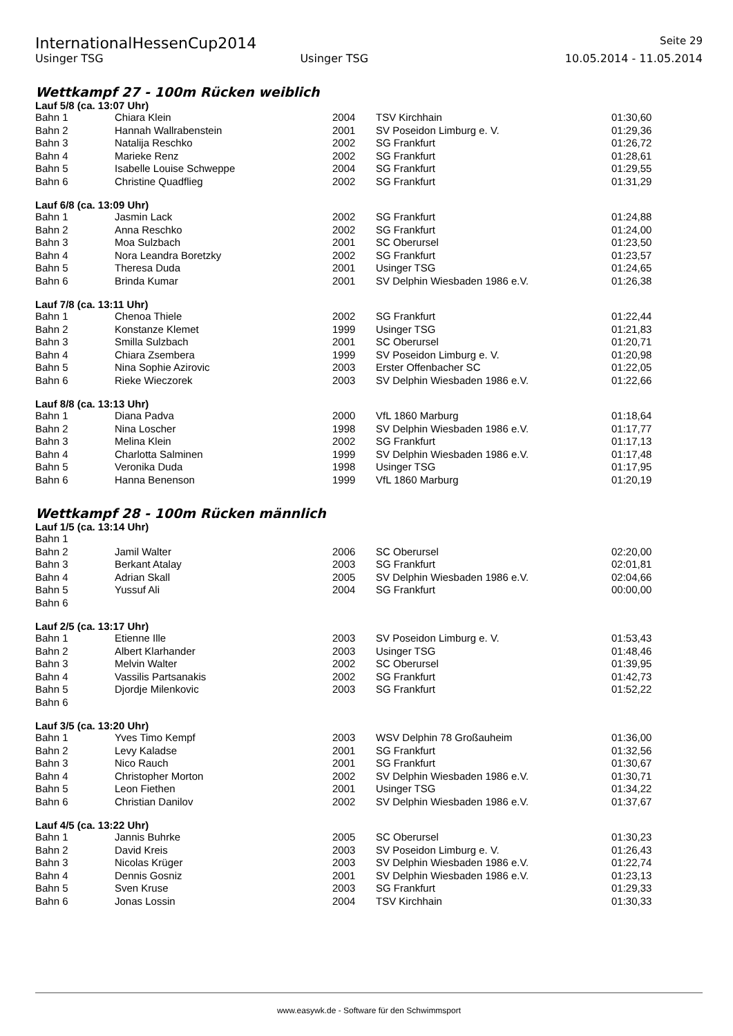InternationalHessenCup2014 Seite 29
Usinger TSG Usinger TSG 10.05.2014 - 11.05.2014
Wettkampf 27 - 100m Rücken weiblich
Lauf 5/8 (ca. 13:07 Uhr)
| Bahn 1 | Chiara Klein | 2004 | TSV Kirchhain | 01:30,60 |
| Bahn 2 | Hannah Wallrabenstein | 2001 | SV Poseidon Limburg e. V. | 01:29,36 |
| Bahn 3 | Natalija Reschko | 2002 | SG Frankfurt | 01:26,72 |
| Bahn 4 | Marieke Renz | 2002 | SG Frankfurt | 01:28,61 |
| Bahn 5 | Isabelle Louise Schweppe | 2004 | SG Frankfurt | 01:29,55 |
| Bahn 6 | Christine Quadflieg | 2002 | SG Frankfurt | 01:31,29 |
Lauf 6/8 (ca. 13:09 Uhr)
| Bahn 1 | Jasmin Lack | 2002 | SG Frankfurt | 01:24,88 |
| Bahn 2 | Anna Reschko | 2002 | SG Frankfurt | 01:24,00 |
| Bahn 3 | Moa Sulzbach | 2001 | SC Oberursel | 01:23,50 |
| Bahn 4 | Nora Leandra Boretzky | 2002 | SG Frankfurt | 01:23,57 |
| Bahn 5 | Theresa Duda | 2001 | Usinger TSG | 01:24,65 |
| Bahn 6 | Brinda Kumar | 2001 | SV Delphin Wiesbaden 1986 e.V. | 01:26,38 |
Lauf 7/8 (ca. 13:11 Uhr)
| Bahn 1 | Chenoa Thiele | 2002 | SG Frankfurt | 01:22,44 |
| Bahn 2 | Konstanze Klemet | 1999 | Usinger TSG | 01:21,83 |
| Bahn 3 | Smilla Sulzbach | 2001 | SC Oberursel | 01:20,71 |
| Bahn 4 | Chiara Zsembera | 1999 | SV Poseidon Limburg e. V. | 01:20,98 |
| Bahn 5 | Nina Sophie Azirovic | 2003 | Erster Offenbacher SC | 01:22,05 |
| Bahn 6 | Rieke Wieczorek | 2003 | SV Delphin Wiesbaden 1986 e.V. | 01:22,66 |
Lauf 8/8 (ca. 13:13 Uhr)
| Bahn 1 | Diana Padva | 2000 | VfL 1860 Marburg | 01:18,64 |
| Bahn 2 | Nina Loscher | 1998 | SV Delphin Wiesbaden 1986 e.V. | 01:17,77 |
| Bahn 3 | Melina Klein | 2002 | SG Frankfurt | 01:17,13 |
| Bahn 4 | Charlotta Salminen | 1999 | SV Delphin Wiesbaden 1986 e.V. | 01:17,48 |
| Bahn 5 | Veronika Duda | 1998 | Usinger TSG | 01:17,95 |
| Bahn 6 | Hanna Benenson | 1999 | VfL 1860 Marburg | 01:20,19 |
Wettkampf 28 - 100m Rücken männlich
Lauf 1/5 (ca. 13:14 Uhr)
| Bahn 1 | | | | |
| Bahn 2 | Jamil Walter | 2006 | SC Oberursel | 02:20,00 |
| Bahn 3 | Berkant Atalay | 2003 | SG Frankfurt | 02:01,81 |
| Bahn 4 | Adrian Skall | 2005 | SV Delphin Wiesbaden 1986 e.V. | 02:04,66 |
| Bahn 5 | Yussuf Ali | 2004 | SG Frankfurt | 00:00,00 |
| Bahn 6 | | | | |
Lauf 2/5 (ca. 13:17 Uhr)
| Bahn 1 | Etienne Ille | 2003 | SV Poseidon Limburg e. V. | 01:53,43 |
| Bahn 2 | Albert Klarhander | 2003 | Usinger TSG | 01:48,46 |
| Bahn 3 | Melvin Walter | 2002 | SC Oberursel | 01:39,95 |
| Bahn 4 | Vassilis Partsanakis | 2002 | SG Frankfurt | 01:42,73 |
| Bahn 5 | Djordje Milenkovic | 2003 | SG Frankfurt | 01:52,22 |
| Bahn 6 | | | | |
Lauf 3/5 (ca. 13:20 Uhr)
| Bahn 1 | Yves Timo Kempf | 2003 | WSV Delphin 78 Großauheim | 01:36,00 |
| Bahn 2 | Levy Kaladse | 2001 | SG Frankfurt | 01:32,56 |
| Bahn 3 | Nico Rauch | 2001 | SG Frankfurt | 01:30,67 |
| Bahn 4 | Christopher Morton | 2002 | SV Delphin Wiesbaden 1986 e.V. | 01:30,71 |
| Bahn 5 | Leon Fiethen | 2001 | Usinger TSG | 01:34,22 |
| Bahn 6 | Christian Danilov | 2002 | SV Delphin Wiesbaden 1986 e.V. | 01:37,67 |
Lauf 4/5 (ca. 13:22 Uhr)
| Bahn 1 | Jannis Buhrke | 2005 | SC Oberursel | 01:30,23 |
| Bahn 2 | David Kreis | 2003 | SV Poseidon Limburg e. V. | 01:26,43 |
| Bahn 3 | Nicolas Krüger | 2003 | SV Delphin Wiesbaden 1986 e.V. | 01:22,74 |
| Bahn 4 | Dennis Gosniz | 2001 | SV Delphin Wiesbaden 1986 e.V. | 01:23,13 |
| Bahn 5 | Sven Kruse | 2003 | SG Frankfurt | 01:29,33 |
| Bahn 6 | Jonas Lossin | 2004 | TSV Kirchhain | 01:30,33 |
www.easywk.de - Software für den Schwimmsport